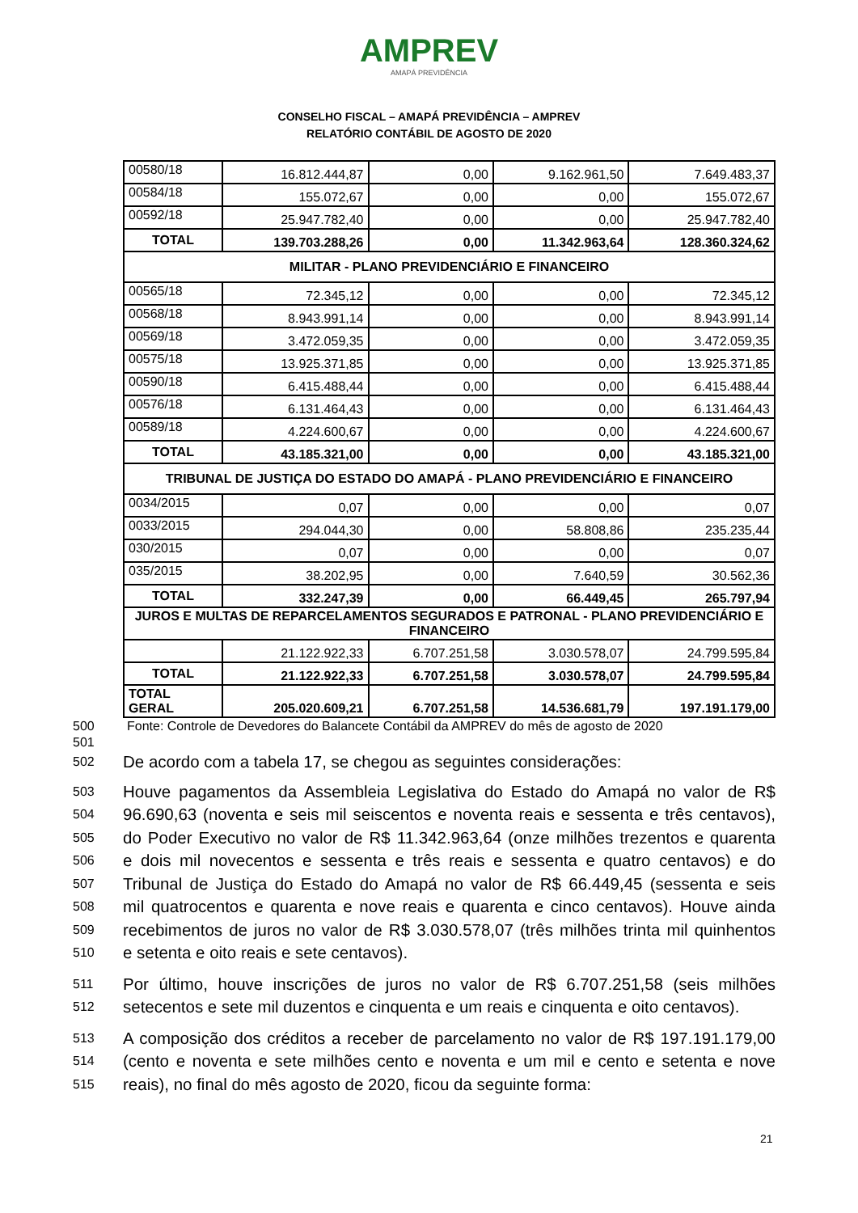AMPREV
AMAPÁ PREVIDÊNCIA
CONSELHO FISCAL – AMAPÁ PREVIDÊNCIA – AMPREV
RELATÓRIO CONTÁBIL DE AGOSTO DE 2020
| 00580/18 | 16.812.444,87 | 0,00 | 9.162.961,50 | 7.649.483,37 |
| 00584/18 | 155.072,67 | 0,00 | 0,00 | 155.072,67 |
| 00592/18 | 25.947.782,40 | 0,00 | 0,00 | 25.947.782,40 |
| TOTAL | 139.703.288,26 | 0,00 | 11.342.963,64 | 128.360.324,62 |
| MILITAR - PLANO PREVIDENCIÁRIO E FINANCEIRO | | | | |
| 00565/18 | 72.345,12 | 0,00 | 0,00 | 72.345,12 |
| 00568/18 | 8.943.991,14 | 0,00 | 0,00 | 8.943.991,14 |
| 00569/18 | 3.472.059,35 | 0,00 | 0,00 | 3.472.059,35 |
| 00575/18 | 13.925.371,85 | 0,00 | 0,00 | 13.925.371,85 |
| 00590/18 | 6.415.488,44 | 0,00 | 0,00 | 6.415.488,44 |
| 00576/18 | 6.131.464,43 | 0,00 | 0,00 | 6.131.464,43 |
| 00589/18 | 4.224.600,67 | 0,00 | 0,00 | 4.224.600,67 |
| TOTAL | 43.185.321,00 | 0,00 | 0,00 | 43.185.321,00 |
| TRIBUNAL DE JUSTIÇA DO ESTADO DO AMAPÁ - PLANO PREVIDENCIÁRIO E FINANCEIRO | | | | |
| 0034/2015 | 0,07 | 0,00 | 0,00 | 0,07 |
| 0033/2015 | 294.044,30 | 0,00 | 58.808,86 | 235.235,44 |
| 030/2015 | 0,07 | 0,00 | 0,00 | 0,07 |
| 035/2015 | 38.202,95 | 0,00 | 7.640,59 | 30.562,36 |
| TOTAL | 332.247,39 | 0,00 | 66.449,45 | 265.797,94 |
| JUROS E MULTAS DE REPARCELAMENTOS SEGURADOS E PATRONAL - PLANO PREVIDENCIÁRIO E FINANCEIRO | | | | |
| | 21.122.922,33 | 6.707.251,58 | 3.030.578,07 | 24.799.595,84 |
| TOTAL | 21.122.922,33 | 6.707.251,58 | 3.030.578,07 | 24.799.595,84 |
| TOTAL GERAL | 205.020.609,21 | 6.707.251,58 | 14.536.681,79 | 197.191.179,00 |
500 Fonte: Controle de Devedores do Balancete Contábil da AMPREV do mês de agosto de 2020
501
502 De acordo com a tabela 17, se chegou as seguintes considerações:
503 Houve pagamentos da Assembleia Legislativa do Estado do Amapá no valor de R$
504 96.690,63 (noventa e seis mil seiscentos e noventa reais e sessenta e três centavos),
505 do Poder Executivo no valor de R$ 11.342.963,64 (onze milhões trezentos e quarenta
506 e dois mil novecentos e sessenta e três reais e sessenta e quatro centavos) e do
507 Tribunal de Justiça do Estado do Amapá no valor de R$ 66.449,45 (sessenta e seis
508 mil quatrocentos e quarenta e nove reais e quarenta e cinco centavos). Houve ainda
509 recebimentos de juros no valor de R$ 3.030.578,07 (três milhões trinta mil quinhentos
510 e setenta e oito reais e sete centavos).
511 Por último, houve inscrições de juros no valor de R$ 6.707.251,58 (seis milhões
512 setecentos e sete mil duzentos e cinquenta e um reais e cinquenta e oito centavos).
513 A composição dos créditos a receber de parcelamento no valor de R$ 197.191.179,00
514 (cento e noventa e sete milhões cento e noventa e um mil e cento e setenta e nove
515 reais), no final do mês agosto de 2020, ficou da seguinte forma:
21